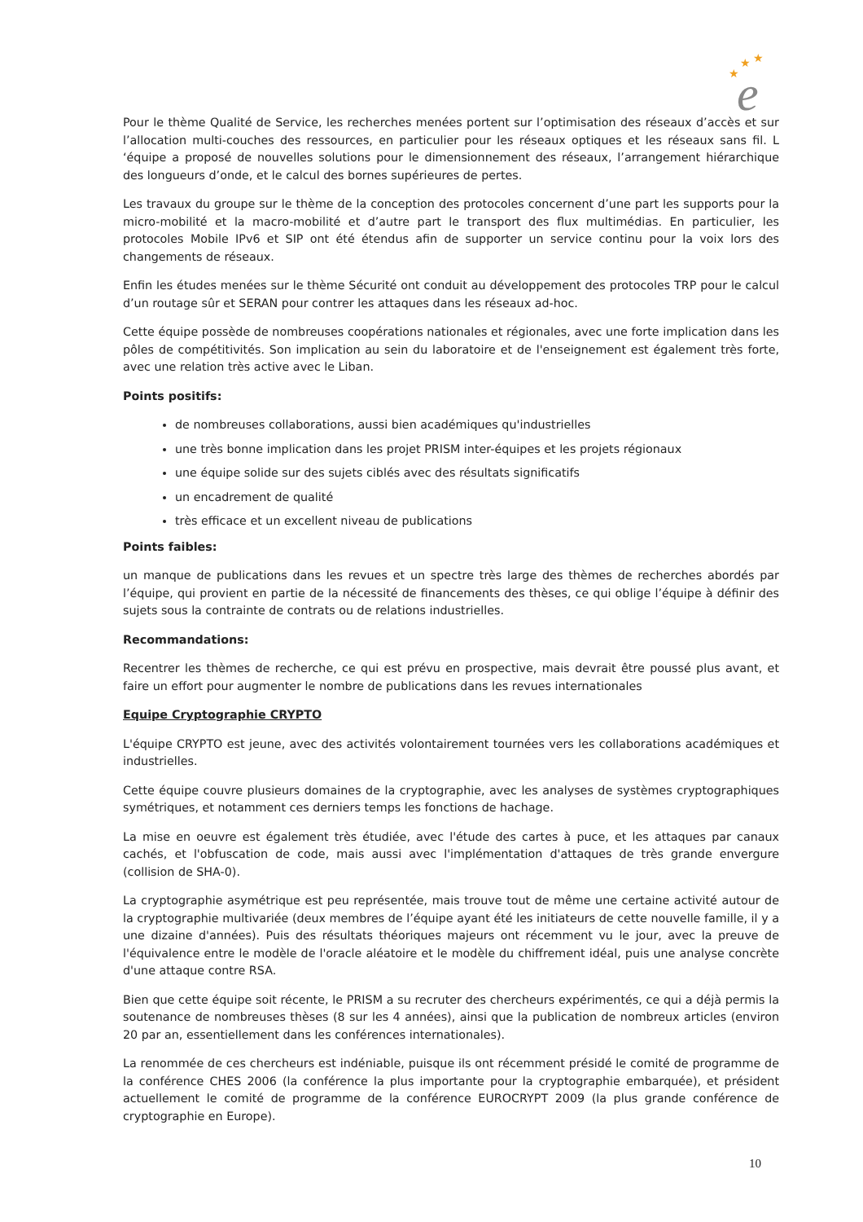★
★
★
e
Pour le thème Qualité de Service, les recherches menées portent sur l’optimisation des réseaux d’accès et sur l’allocation multi-couches des ressources, en particulier pour les réseaux optiques et les réseaux sans fil. L ‘équipe a proposé de nouvelles solutions pour le dimensionnement des réseaux, l’arrangement hiérarchique des longueurs d’onde, et le calcul des bornes supérieures de pertes.
Les travaux du groupe sur le thème de la conception des protocoles concernent d’une part les supports pour la micro-mobilité et la macro-mobilité et d’autre part le transport des flux multimédias. En particulier, les protocoles Mobile IPv6 et SIP ont été étendus afin de supporter un service continu pour la voix lors des changements de réseaux.
Enfin les études menées sur le thème Sécurité ont conduit au développement des protocoles TRP pour le calcul d’un routage sûr et SERAN pour contrer les attaques dans les réseaux ad-hoc.
Cette équipe possède de nombreuses coopérations nationales et régionales, avec une forte implication dans les pôles de compétitivités. Son implication au sein du laboratoire et de l'enseignement est également très forte, avec une relation très active avec le Liban.
Points positifs:
de nombreuses collaborations, aussi bien académiques qu'industrielles
une très bonne implication dans les projet PRISM inter-équipes et les projets régionaux
une équipe solide sur des sujets ciblés avec des résultats significatifs
un encadrement de qualité
très efficace et un excellent niveau de publications
Points faibles:
un manque de publications dans les revues et un spectre très large des thèmes de recherches abordés par l’équipe, qui provient en partie de la nécessité de financements des thèses, ce qui oblige l’équipe à définir des sujets sous la contrainte de contrats ou de relations industrielles.
Recommandations:
Recentrer les thèmes de recherche, ce qui est prévu en prospective, mais devrait être poussé plus avant, et faire un effort pour augmenter le nombre de publications dans les revues internationales
Equipe Cryptographie CRYPTO
L'équipe CRYPTO est jeune, avec des activités volontairement tournées vers les collaborations académiques et industrielles.
Cette équipe couvre plusieurs domaines de la cryptographie, avec les analyses de systèmes cryptographiques symétriques, et notamment ces derniers temps les fonctions de hachage.
La mise en oeuvre est également très étudiée, avec l'étude des cartes à puce, et les attaques par canaux cachés, et l'obfuscation de code, mais aussi avec l'implémentation d'attaques de très grande envergure (collision de SHA-0).
La cryptographie asymétrique est peu représentée, mais trouve tout de même une certaine activité autour de la cryptographie multivariée (deux membres de l’équipe ayant été les initiateurs de cette nouvelle famille, il y a une dizaine d'années). Puis des résultats théoriques majeurs ont récemment vu le jour, avec la preuve de l'équivalence entre le modèle de l'oracle aléatoire et le modèle du chiffrement idéal, puis une analyse concrète d'une attaque contre RSA.
Bien que cette équipe soit récente, le PRISM a su recruter des chercheurs expérimentés, ce qui a déjà permis la soutenance de nombreuses thèses (8 sur les 4 années), ainsi que la publication de nombreux articles (environ 20 par an, essentiellement dans les conférences internationales).
La renommée de ces chercheurs est indéniable, puisque ils ont récemment présidé le comité de programme de la conférence CHES 2006 (la conférence la plus importante pour la cryptographie embarquée), et président actuellement le comité de programme de la conférence EUROCRYPT 2009 (la plus grande conférence de cryptographie en Europe).
10